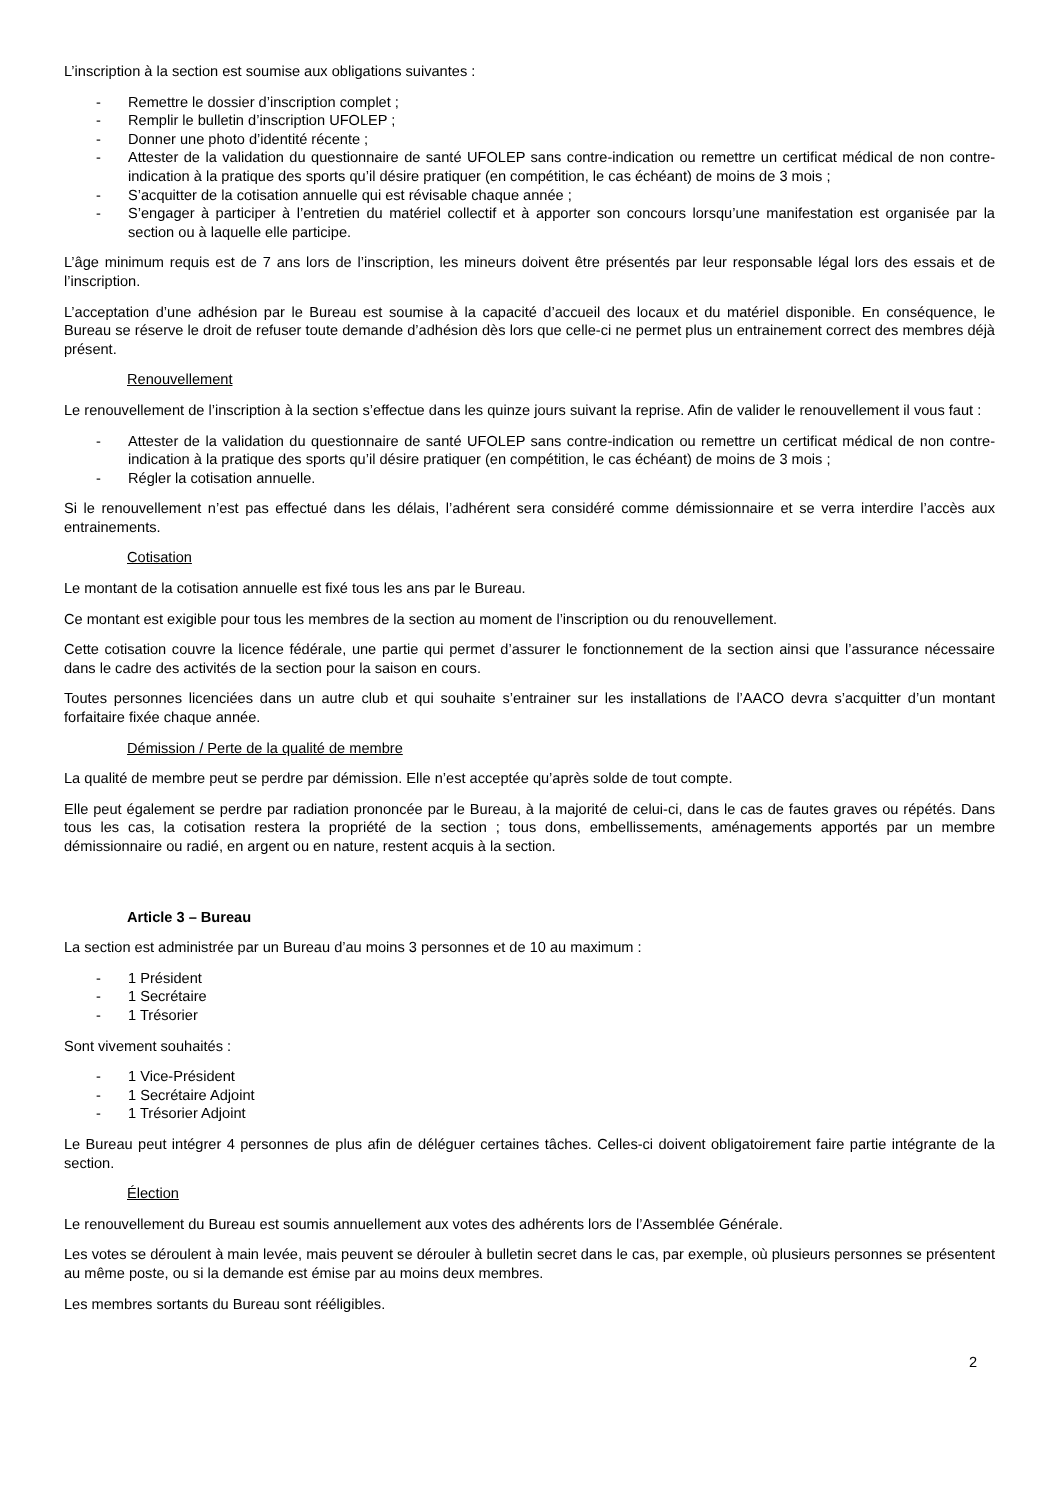L’inscription à la section est soumise aux obligations suivantes :
- Remettre le dossier d’inscription complet ;
- Remplir le bulletin d’inscription UFOLEP ;
- Donner une photo d’identité récente ;
- Attester de la validation du questionnaire de santé UFOLEP sans contre-indication ou remettre un certificat médical de non contre-indication à la pratique des sports qu’il désire pratiquer (en compétition, le cas échéant) de moins de 3 mois ;
- S’acquitter de la cotisation annuelle qui est révisable chaque année ;
- S’engager à participer à l’entretien du matériel collectif et à apporter son concours lorsqu’une manifestation est organisée par la section ou à laquelle elle participe.
L’âge minimum requis est de 7 ans lors de l’inscription, les mineurs doivent être présentés par leur responsable légal lors des essais et de l’inscription.
L’acceptation d’une adhésion par le Bureau est soumise à la capacité d’accueil des locaux et du matériel disponible. En conséquence, le Bureau se réserve le droit de refuser toute demande d’adhésion dès lors que celle-ci ne permet plus un entrainement correct des membres déjà présent.
Renouvellement
Le renouvellement de l’inscription à la section s’effectue dans les quinze jours suivant la reprise. Afin de valider le renouvellement il vous faut :
- Attester de la validation du questionnaire de santé UFOLEP sans contre-indication ou remettre un certificat médical de non contre-indication à la pratique des sports qu’il désire pratiquer (en compétition, le cas échéant) de moins de 3 mois ;
- Régler la cotisation annuelle.
Si le renouvellement n’est pas effectué dans les délais, l’adhérent sera considéré comme démissionnaire et se verra interdire l’accès aux entrainements.
Cotisation
Le montant de la cotisation annuelle est fixé tous les ans par le Bureau.
Ce montant est exigible pour tous les membres de la section au moment de l’inscription ou du renouvellement.
Cette cotisation couvre la licence fédérale, une partie qui permet d’assurer le fonctionnement de la section ainsi que l’assurance nécessaire dans le cadre des activités de la section pour la saison en cours.
Toutes personnes licenciées dans un autre club et qui souhaite s’entrainer sur les installations de l’AACO devra s’acquitter d’un montant forfaitaire fixée chaque année.
Démission / Perte de la qualité de membre
La qualité de membre peut se perdre par démission. Elle n’est acceptée qu’après solde de tout compte.
Elle peut également se perdre par radiation prononcée par le Bureau, à la majorité de celui-ci, dans le cas de fautes graves ou répétés. Dans tous les cas, la cotisation restera la propriété de la section ; tous dons, embellissements, aménagements apportés par un membre démissionnaire ou radié, en argent ou en nature, restent acquis à la section.
Article 3 – Bureau
La section est administrée par un Bureau d’au moins 3 personnes et de 10 au maximum :
- 1 Président
- 1 Secrétaire
- 1 Trésorier
Sont vivement souhaités :
- 1 Vice-Président
- 1 Secrétaire Adjoint
- 1 Trésorier Adjoint
Le Bureau peut intégrer 4 personnes de plus afin de déléguer certaines tâches. Celles-ci doivent obligatoirement faire partie intégrante de la section.
Élection
Le renouvellement du Bureau est soumis annuellement aux votes des adhérents lors de l’Assemblée Générale.
Les votes se déroulent à main levée, mais peuvent se dérouler à bulletin secret dans le cas, par exemple, où plusieurs personnes se présentent au même poste, ou si la demande est émise par au moins deux membres.
Les membres sortants du Bureau sont rééligibles.
2